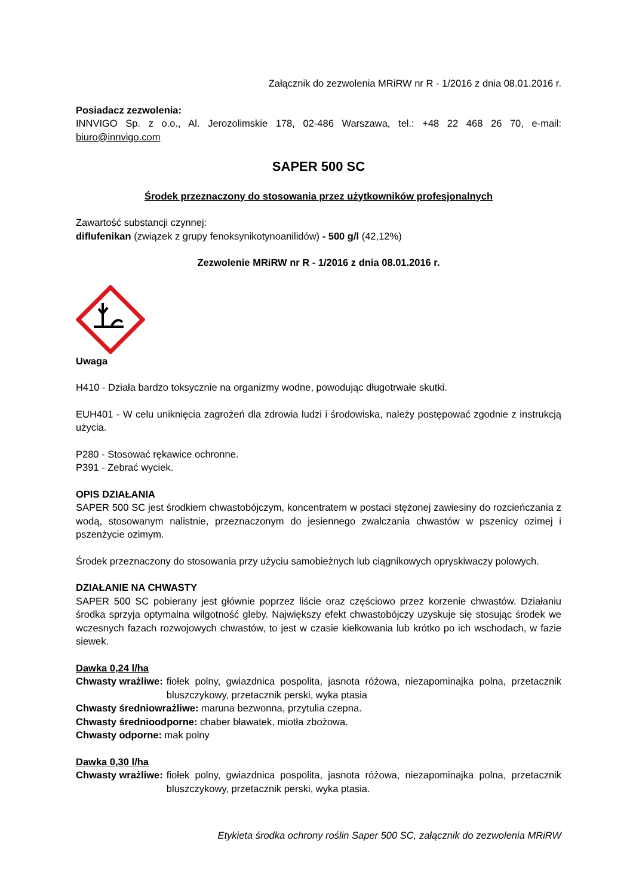Załącznik do zezwolenia MRiRW nr R - 1/2016 z dnia 08.01.2016 r.
Posiadacz zezwolenia:
INNVIGO Sp. z o.o., Al. Jerozolimskie 178, 02-486 Warszawa, tel.: +48 22 468 26 70, e-mail: biuro@innvigo.com
SAPER 500 SC
Środek przeznaczony do stosowania przez użytkowników profesjonalnych
Zawartość substancji czynnej:
diflufenikan (związek z grupy fenoksynikotynoanilidów) - 500 g/l (42,12%)
Zezwolenie MRiRW nr R - 1/2016 z dnia 08.01.2016 r.
Uwaga
H410 - Działa bardzo toksycznie na organizmy wodne, powodując długotrwałe skutki.
EUH401 - W celu uniknięcia zagrożeń dla zdrowia ludzi i środowiska, należy postępować zgodnie z instrukcją użycia.
P280 - Stosować rękawice ochronne.
P391 - Zebrać wyciek.
OPIS DZIAŁANIA
SAPER 500 SC jest środkiem chwastobójczym, koncentratem w postaci stężonej zawiesiny do rozcieńczania z wodą, stosowanym nalistnie, przeznaczonym do jesiennego zwalczania chwastów w pszenicy ozimej i pszenżycie ozimym.
Środek przeznaczony do stosowania przy użyciu samobieżnych lub ciągnikowych opryskiwaczy polowych.
DZIAŁANIE NA CHWASTY
SAPER 500 SC pobierany jest głównie poprzez liście oraz częściowo przez korzenie chwastów. Działaniu środka sprzyja optymalna wilgotność gleby. Największy efekt chwastobójczy uzyskuje się stosując środek we wczesnych fazach rozwojowych chwastów, to jest w czasie kiełkowania lub krótko po ich wschodach, w fazie siewek.
Dawka 0,24 l/ha
Chwasty wrażliwe: fiołek polny, gwiazdnica pospolita, jasnota różowa, niezapominajka polna, przetacznik bluszczykowy, przetacznik perski, wyka ptasia
Chwasty średniowrażliwe: maruna bezwonna, przytulia czepna.
Chwasty średnioodporne: chaber bławatek, miotła zbożowa.
Chwasty odporne: mak polny
Dawka 0,30 l/ha
Chwasty wrażliwe: fiołek polny, gwiazdnica pospolita, jasnota różowa, niezapominajka polna, przetacznik bluszczykowy, przetacznik perski, wyka ptasia.
Etykieta środka ochrony roślin Saper 500 SC, załącznik do zezwolenia MRiRW